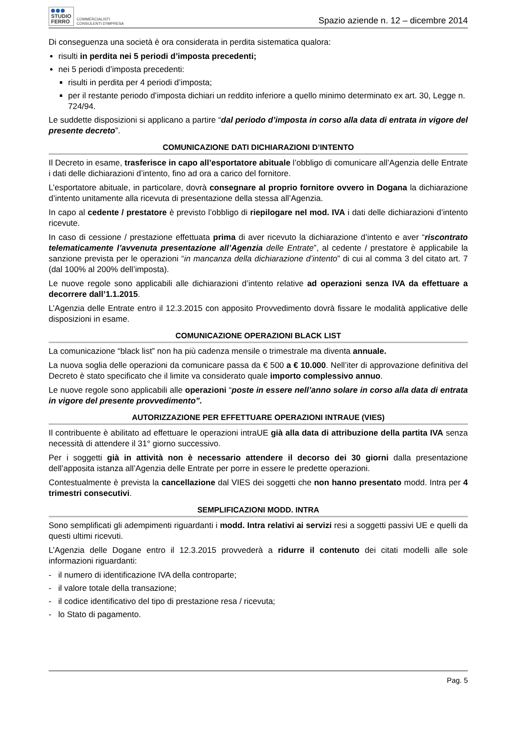STUDIO
FERRO
COMMERCIALISTI
CONSULENTI D'IMPRESA
Spazio aziende n. 12 – dicembre 2014
Di conseguenza una società è ora considerata in perdita sistematica qualora:
risulti in perdita nei 5 periodi d’imposta precedenti;
nei 5 periodi d’imposta precedenti:
risulti in perdita per 4 periodi d’imposta;
per il restante periodo d’imposta dichiari un reddito inferiore a quello minimo determinato ex art. 30, Legge n. 724/94.
Le suddette disposizioni si applicano a partire “dal periodo d’imposta in corso alla data di entrata in vigore del presente decreto”.
COMUNICAZIONE DATI DICHIARAZIONI D’INTENTO
Il Decreto in esame, trasferisce in capo all’esportatore abituale l’obbligo di comunicare all’Agenzia delle Entrate i dati delle dichiarazioni d’intento, fino ad ora a carico del fornitore.
L’esportatore abituale, in particolare, dovrà consegnare al proprio fornitore ovvero in Dogana la dichiarazione d’intento unitamente alla ricevuta di presentazione della stessa all’Agenzia.
In capo al cedente / prestatore è previsto l’obbligo di riepilogare nel mod. IVA i dati delle dichiarazioni d’intento ricevute.
In caso di cessione / prestazione effettuata prima di aver ricevuto la dichiarazione d’intento e aver “riscontrato telematicamente l’avvenuta presentazione all’Agenzia delle Entrate”, al cedente / prestatore è applicabile la sanzione prevista per le operazioni “in mancanza della dichiarazione d’intento” di cui al comma 3 del citato art. 7 (dal 100% al 200% dell’imposta).
Le nuove regole sono applicabili alle dichiarazioni d’intento relative ad operazioni senza IVA da effettuare a decorrere dall’1.1.2015.
L’Agenzia delle Entrate entro il 12.3.2015 con apposito Provvedimento dovrà fissare le modalità applicative delle disposizioni in esame.
COMUNICAZIONE OPERAZIONI BLACK LIST
La comunicazione “black list” non ha più cadenza mensile o trimestrale ma diventa annuale.
La nuova soglia delle operazioni da comunicare passa da € 500 a € 10.000. Nell’iter di approvazione definitiva del Decreto è stato specificato che il limite va considerato quale importo complessivo annuo.
Le nuove regole sono applicabili alle operazioni “poste in essere nell’anno solare in corso alla data di entrata in vigore del presente provvedimento”.
AUTORIZZAZIONE PER EFFETTUARE OPERAZIONI INTRAUE (VIES)
Il contribuente è abilitato ad effettuare le operazioni intraUE già alla data di attribuzione della partita IVA senza necessità di attendere il 31° giorno successivo.
Per i soggetti già in attività non è necessario attendere il decorso dei 30 giorni dalla presentazione dell’apposita istanza all’Agenzia delle Entrate per porre in essere le predette operazioni.
Contestualmente è prevista la cancellazione dal VIES dei soggetti che non hanno presentato modd. Intra per 4 trimestri consecutivi.
SEMPLIFICAZIONI MODD. INTRA
Sono semplificati gli adempimenti riguardanti i modd. Intra relativi ai servizi resi a soggetti passivi UE e quelli da questi ultimi ricevuti.
L’Agenzia delle Dogane entro il 12.3.2015 provvederà a ridurre il contenuto dei citati modelli alle sole informazioni riguardanti:
- il numero di identificazione IVA della controparte;
- il valore totale della transazione;
- il codice identificativo del tipo di prestazione resa / ricevuta;
- lo Stato di pagamento.
Pag. 5